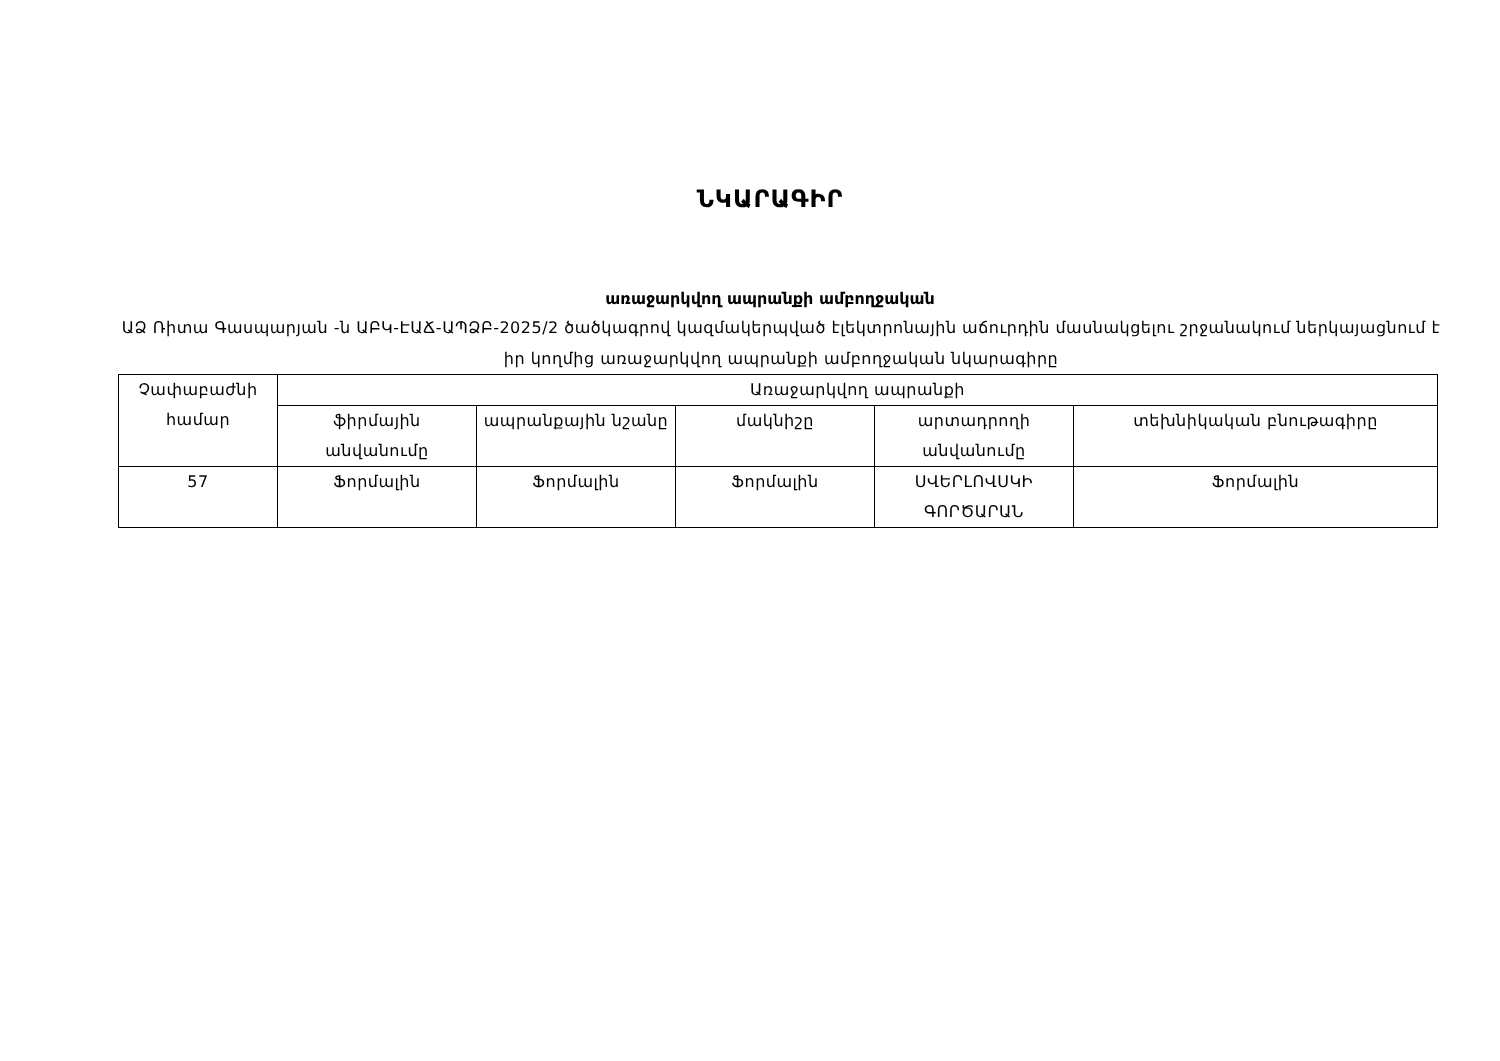ՆԿԱՐԱԳԻՐ
առաջարկվող ապրանքի ամբողջական
ԱՁ Ռիտա Գասպարյան -ն ԱԲԿ-ԷԱՃ-ԱՊՁԲ-2025/2 ծածկագրով կազմակերպված էլեկտրոնային աճուրդին մասնակցելու շրջանակում ներկայացնում է իր կողմից առաջարկվող ապրանքի ամբողջական նկարագիրը
| Չափաբաժնի համար | Առաջարկվող ապրանքի | | | | |
| --- | --- | --- | --- | --- | --- |
| | ֆիրմային անվանումը | ապրանքային նշանը | մակնիշը | արտադրողի անվանումը | տեխնիկական բնութագիրը |
| 57 | Ֆորմալին | Ֆորմալին | Ֆորմալին | ՍՎԵՐԼՈՎՍԿԻ ԳՈՐԾԱՐԱՆ | Ֆորմալին |